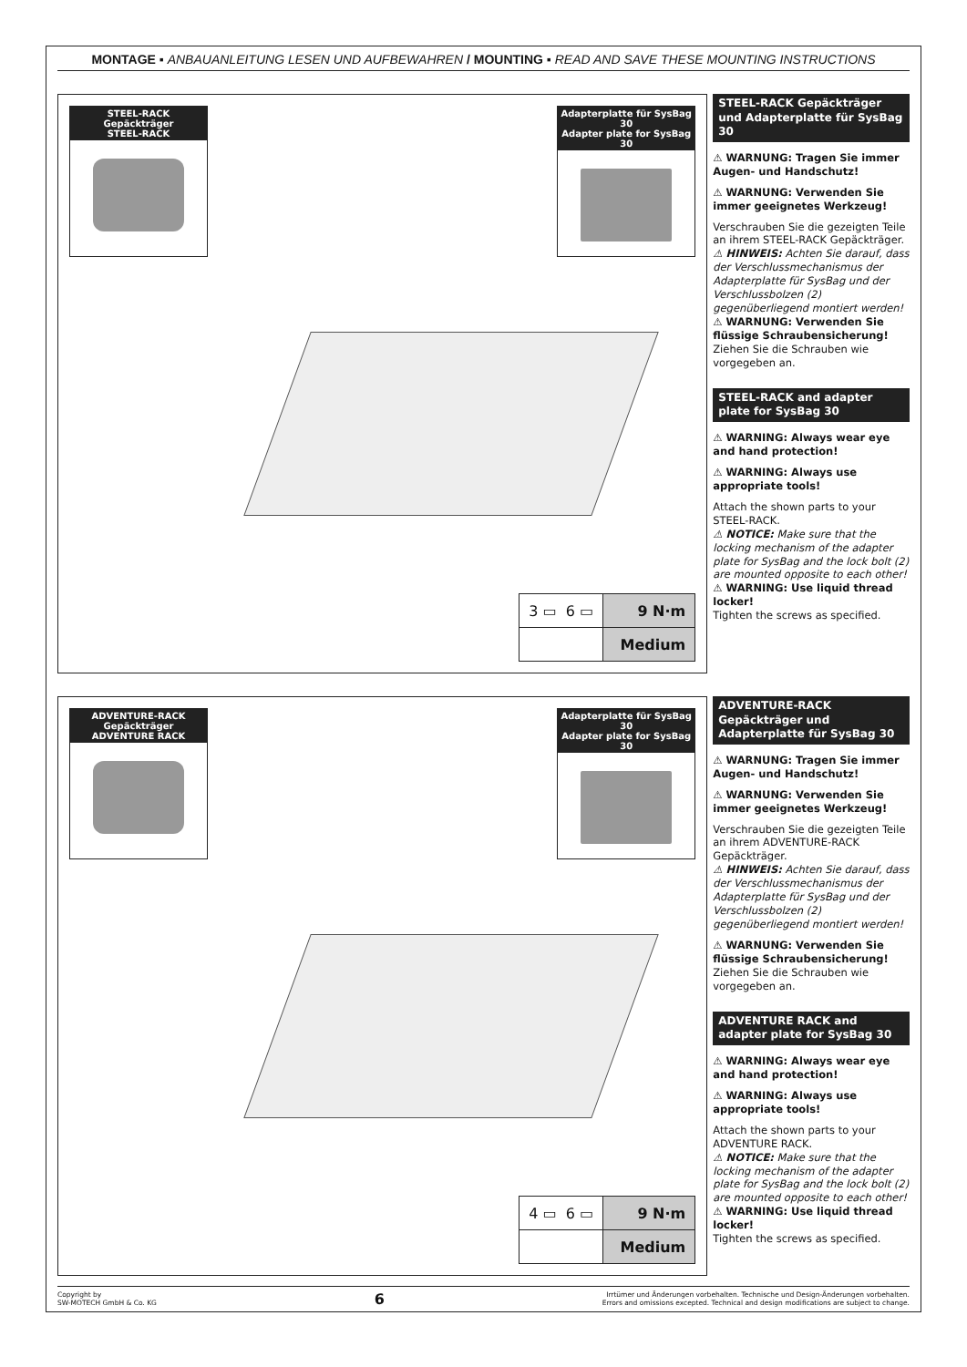MONTAGE ▪ ANBAUANLEITUNG LESEN UND AUFBEWAHREN / MOUNTING ▪ READ AND SAVE THESE MOUNTING INSTRUCTIONS
STEEL-RACK Gepäckträger
STEEL-RACK
Adapterplatte für SysBag 30
Adapter plate for SysBag 30
| 3 ▭ 6 ▭ | 9 N·m |
| | Medium |
STEEL-RACK Gepäckträger und Adapterplatte für SysBag 30
⚠ WARNUNG: Tragen Sie immer Augen- und Handschutz!
⚠ WARNUNG: Verwenden Sie immer geeignetes Werkzeug!
Verschrauben Sie die gezeigten Teile an ihrem STEEL-RACK Gepäckträger.
⚠ HINWEIS: Achten Sie darauf, dass der Verschlussmechanismus der Adapterplatte für SysBag und der Verschlussbolzen (2) gegenüberliegend montiert werden!
⚠ WARNUNG: Verwenden Sie flüssige Schraubensicherung!
Ziehen Sie die Schrauben wie vorgegeben an.
STEEL-RACK and adapter plate for SysBag 30
⚠ WARNING: Always wear eye and hand protection!
⚠ WARNING: Always use appropriate tools!
Attach the shown parts to your STEEL-RACK.
⚠ NOTICE: Make sure that the locking mechanism of the adapter plate for SysBag and the lock bolt (2) are mounted opposite to each other!
⚠ WARNING: Use liquid thread locker!
Tighten the screws as specified.
ADVENTURE-RACK Gepäckträger
ADVENTURE RACK
Adapterplatte für SysBag 30
Adapter plate for SysBag 30
| 4 ▭ 6 ▭ | 9 N·m |
| | Medium |
ADVENTURE-RACK Gepäckträger und Adapterplatte für SysBag 30
⚠ WARNUNG: Tragen Sie immer Augen- und Handschutz!
⚠ WARNUNG: Verwenden Sie immer geeignetes Werkzeug!
Verschrauben Sie die gezeigten Teile an ihrem ADVENTURE-RACK Gepäckträger.
⚠ HINWEIS: Achten Sie darauf, dass der Verschlussmechanismus der Adapterplatte für SysBag und der Verschlussbolzen (2) gegenüberliegend montiert werden!
⚠ WARNUNG: Verwenden Sie flüssige Schraubensicherung!
Ziehen Sie die Schrauben wie vorgegeben an.
ADVENTURE RACK and adapter plate for SysBag 30
⚠ WARNING: Always wear eye and hand protection!
⚠ WARNING: Always use appropriate tools!
Attach the shown parts to your ADVENTURE RACK.
⚠ NOTICE: Make sure that the locking mechanism of the adapter plate for SysBag and the lock bolt (2) are mounted opposite to each other!
⚠ WARNING: Use liquid thread locker!
Tighten the screws as specified.
Copyright by
SW-MOTECH GmbH & Co. KG
6
Irrtümer und Änderungen vorbehalten. Technische und Design-Änderungen vorbehalten.
Errors and omissions excepted. Technical and design modifications are subject to change.